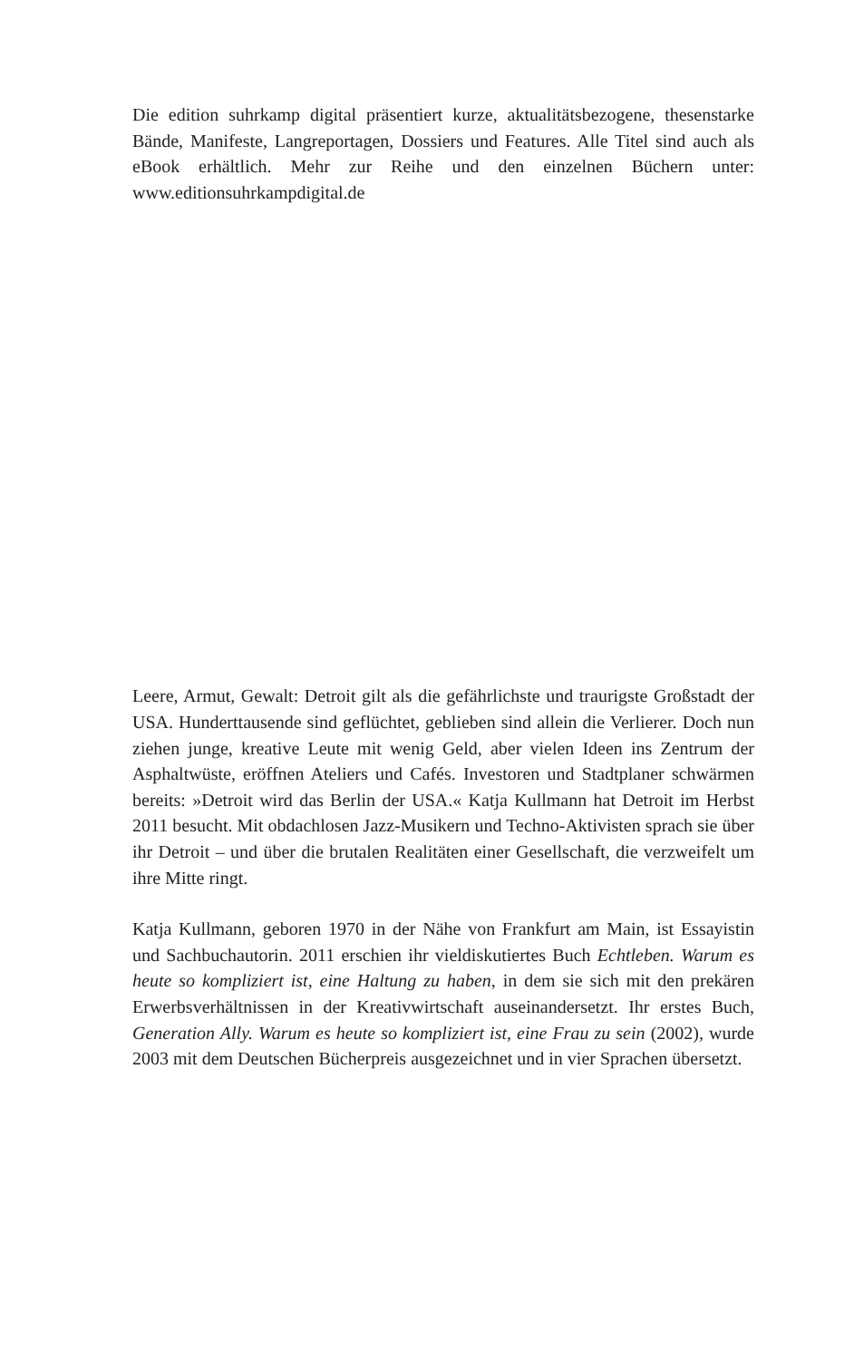Die edition suhrkamp digital präsentiert kurze, aktualitätsbezogene, thesenstarke Bände, Manifeste, Langreportagen, Dossiers und Features. Alle Titel sind auch als eBook erhältlich. Mehr zur Reihe und den einzelnen Büchern unter: www.editionsuhrkampdigital.de
Leere, Armut, Gewalt: Detroit gilt als die gefährlichste und traurigste Großstadt der USA. Hunderttausende sind geflüchtet, geblieben sind allein die Verlierer. Doch nun ziehen junge, kreative Leute mit wenig Geld, aber vielen Ideen ins Zentrum der Asphaltwüste, eröffnen Ateliers und Cafés. Investoren und Stadtplaner schwärmen bereits: »Detroit wird das Berlin der USA.« Katja Kullmann hat Detroit im Herbst 2011 besucht. Mit obdachlosen Jazz-Musikern und Techno-Aktivisten sprach sie über ihr Detroit – und über die brutalen Realitäten einer Gesellschaft, die verzweifelt um ihre Mitte ringt.
Katja Kullmann, geboren 1970 in der Nähe von Frankfurt am Main, ist Essayistin und Sachbuchautorin. 2011 erschien ihr vieldiskutiertes Buch Echtleben. Warum es heute so kompliziert ist, eine Haltung zu haben, in dem sie sich mit den prekären Erwerbsverhältnissen in der Kreativwirtschaft auseinandersetzt. Ihr erstes Buch, Generation Ally. Warum es heute so kompliziert ist, eine Frau zu sein (2002), wurde 2003 mit dem Deutschen Bücherpreis ausgezeichnet und in vier Sprachen übersetzt.